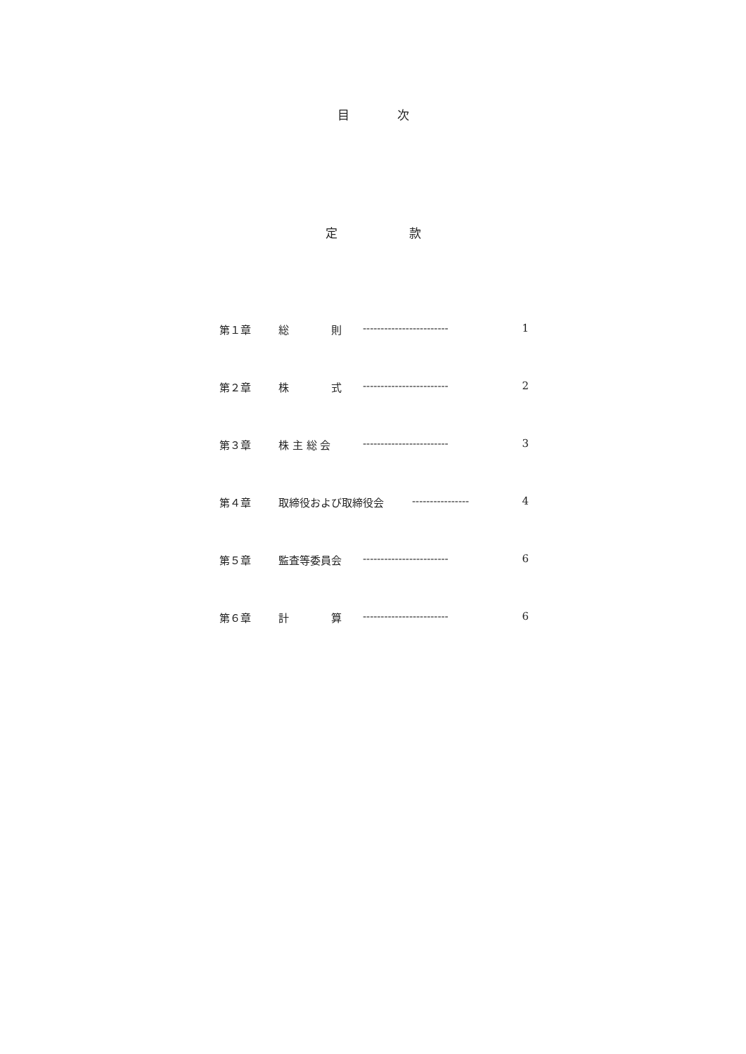目　　　　次
定　　　　　　款
第１章 総　　　　則 ------------------------ 1
第２章 株　　　　式 ------------------------ 2
第３章 株 主 総 会 ------------------------ 3
第４章 取締役および取締役会 ---------------- 4
第５章 監査等委員会 ------------------------ 6
第６章 計　　　　算 ------------------------ 6